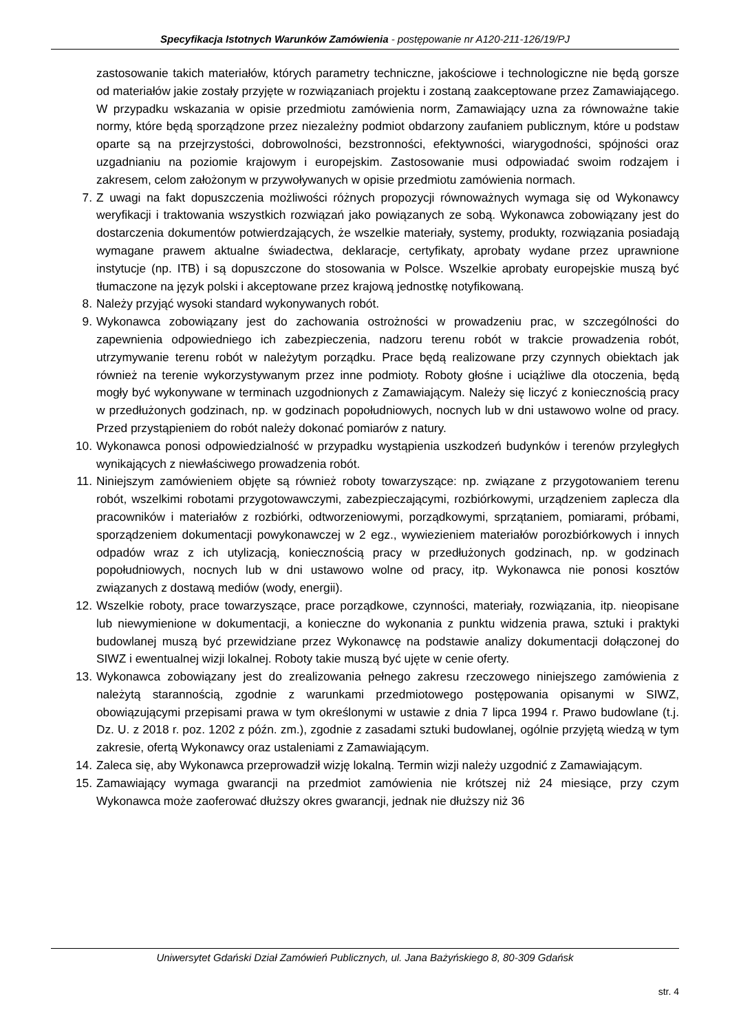Specyfikacja Istotnych Warunków Zamówienia - postępowanie nr A120-211-126/19/PJ
zastosowanie takich materiałów, których parametry techniczne, jakościowe i technologiczne nie będą gorsze od materiałów jakie zostały przyjęte w rozwiązaniach projektu i zostaną zaakceptowane przez Zamawiającego. W przypadku wskazania w opisie przedmiotu zamówienia norm, Zamawiający uzna za równoważne takie normy, które będą sporządzone przez niezależny podmiot obdarzony zaufaniem publicznym, które u podstaw oparte są na przejrzystości, dobrowolności, bezstronności, efektywności, wiarygodności, spójności oraz uzgadnianiu na poziomie krajowym i europejskim. Zastosowanie musi odpowiadać swoim rodzajem i zakresem, celom założonym w przywoływanych w opisie przedmiotu zamówienia normach.
7. Z uwagi na fakt dopuszczenia możliwości różnych propozycji równoważnych wymaga się od Wykonawcy weryfikacji i traktowania wszystkich rozwiązań jako powiązanych ze sobą. Wykonawca zobowiązany jest do dostarczenia dokumentów potwierdzających, że wszelkie materiały, systemy, produkty, rozwiązania posiadają wymagane prawem aktualne świadectwa, deklaracje, certyfikaty, aprobaty wydane przez uprawnione instytucje (np. ITB) i są dopuszczone do stosowania w Polsce. Wszelkie aprobaty europejskie muszą być tłumaczone na język polski i akceptowane przez krajową jednostkę notyfikowaną.
8. Należy przyjąć wysoki standard wykonywanych robót.
9. Wykonawca zobowiązany jest do zachowania ostrożności w prowadzeniu prac, w szczególności do zapewnienia odpowiedniego ich zabezpieczenia, nadzoru terenu robót w trakcie prowadzenia robót, utrzymywanie terenu robót w należytym porządku. Prace będą realizowane przy czynnych obiektach jak również na terenie wykorzystywanym przez inne podmioty. Roboty głośne i uciążliwe dla otoczenia, będą mogły być wykonywane w terminach uzgodnionych z Zamawiającym. Należy się liczyć z koniecznością pracy w przedłużonych godzinach, np. w godzinach popołudniowych, nocnych lub w dni ustawowo wolne od pracy. Przed przystąpieniem do robót należy dokonać pomiarów z natury.
10. Wykonawca ponosi odpowiedzialność w przypadku wystąpienia uszkodzeń budynków i terenów przyległych wynikających z niewłaściwego prowadzenia robót.
11. Niniejszym zamówieniem objęte są również roboty towarzyszące: np. związane z przygotowaniem terenu robót, wszelkimi robotami przygotowawczymi, zabezpieczającymi, rozbiórkowymi, urządzeniem zaplecza dla pracowników i materiałów z rozbiórki, odtworzeniowymi, porządkowymi, sprzątaniem, pomiarami, próbami, sporządzeniem dokumentacji powykonawczej w 2 egz., wywiezieniem materiałów porozbiórkowych i innych odpadów wraz z ich utylizacją, koniecznością pracy w przedłużonych godzinach, np. w godzinach popołudniowych, nocnych lub w dni ustawowo wolne od pracy, itp. Wykonawca nie ponosi kosztów związanych z dostawą mediów (wody, energii).
12. Wszelkie roboty, prace towarzyszące, prace porządkowe, czynności, materiały, rozwiązania, itp. nieopisane lub niewymienione w dokumentacji, a konieczne do wykonania z punktu widzenia prawa, sztuki i praktyki budowlanej muszą być przewidziane przez Wykonawcę na podstawie analizy dokumentacji dołączonej do SIWZ i ewentualnej wizji lokalnej. Roboty takie muszą być ujęte w cenie oferty.
13. Wykonawca zobowiązany jest do zrealizowania pełnego zakresu rzeczowego niniejszego zamówienia z należytą starannością, zgodnie z warunkami przedmiotowego postępowania opisanymi w SIWZ, obowiązującymi przepisami prawa w tym określonymi w ustawie z dnia 7 lipca 1994 r. Prawo budowlane (t.j. Dz. U. z 2018 r. poz. 1202 z późn. zm.), zgodnie z zasadami sztuki budowlanej, ogólnie przyjętą wiedzą w tym zakresie, ofertą Wykonawcy oraz ustaleniami z Zamawiającym.
14. Zaleca się, aby Wykonawca przeprowadził wizję lokalną. Termin wizji należy uzgodnić z Zamawiającym.
15. Zamawiający wymaga gwarancji na przedmiot zamówienia nie krótszej niż 24 miesiące, przy czym Wykonawca może zaoferować dłuższy okres gwarancji, jednak nie dłuższy niż 36
Uniwersytet Gdański Dział Zamówień Publicznych, ul. Jana Bażyńskiego 8, 80-309 Gdańsk
str. 4